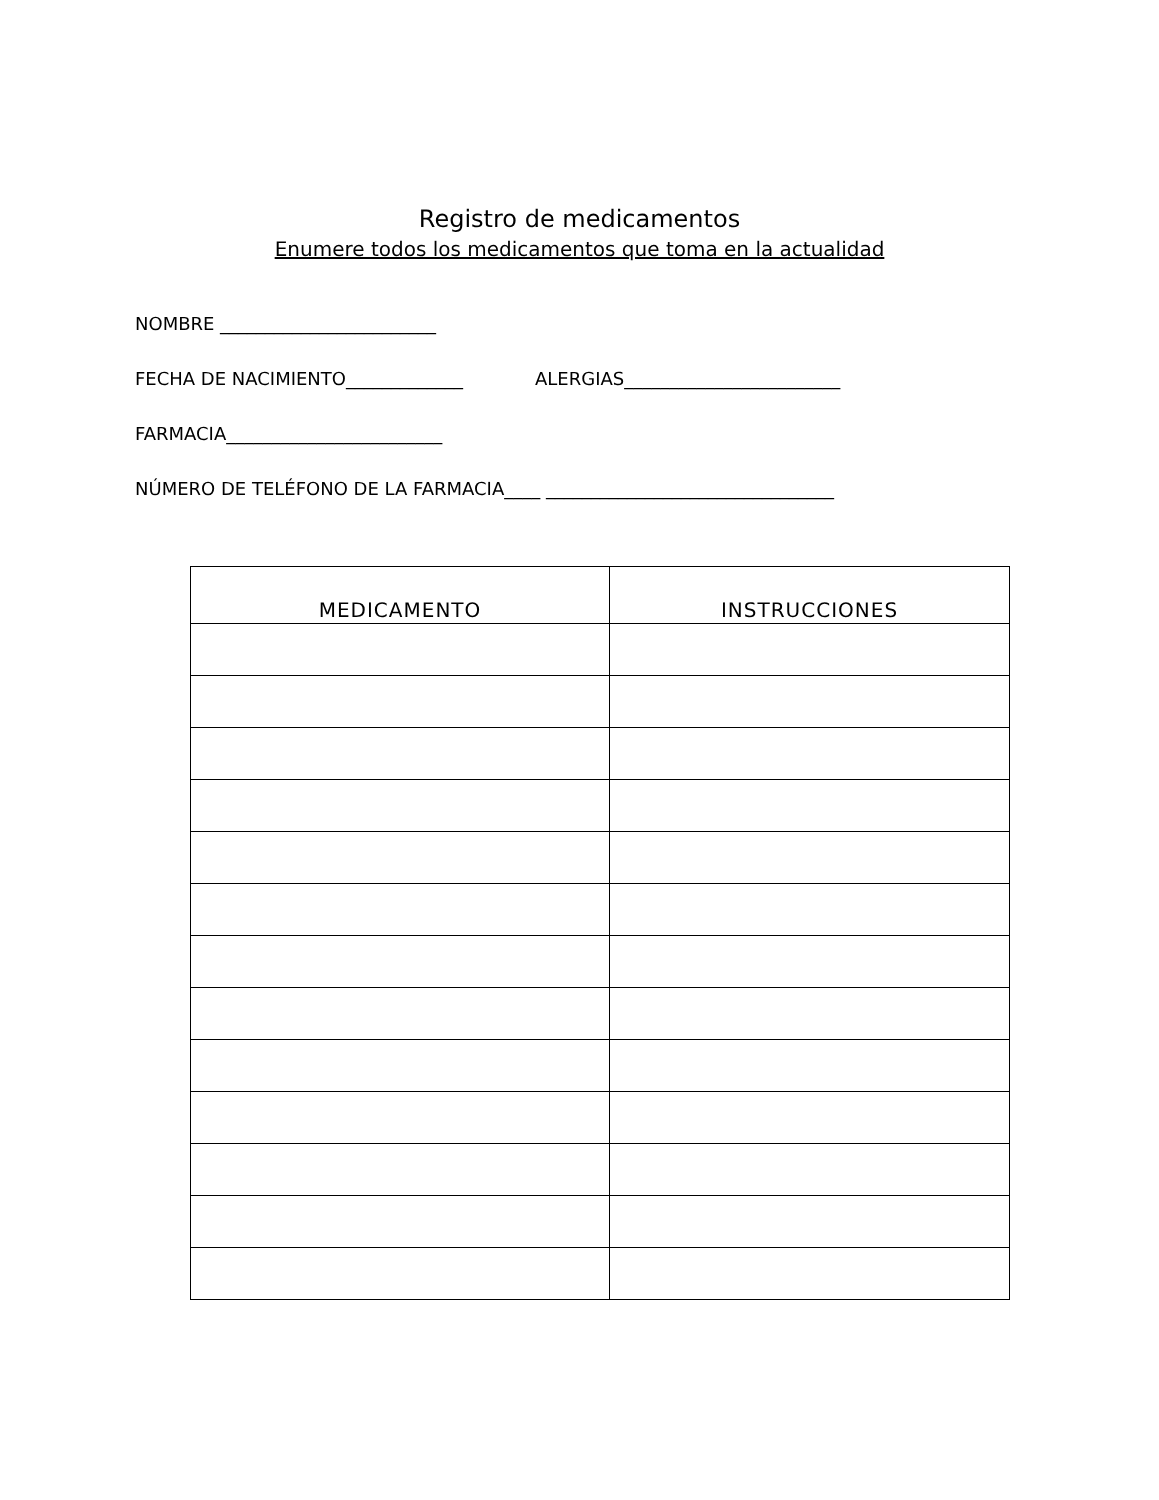Registro de medicamentos
Enumere todos los medicamentos que toma en la actualidad
NOMBRE ________________________
FECHA DE NACIMIENTO_____________ ALERGIAS________________________
FARMACIA________________________
NÚMERO DE TELÉFONO DE LA FARMACIA____ ________________________________
| MEDICAMENTO | INSTRUCCIONES |
| --- | --- |